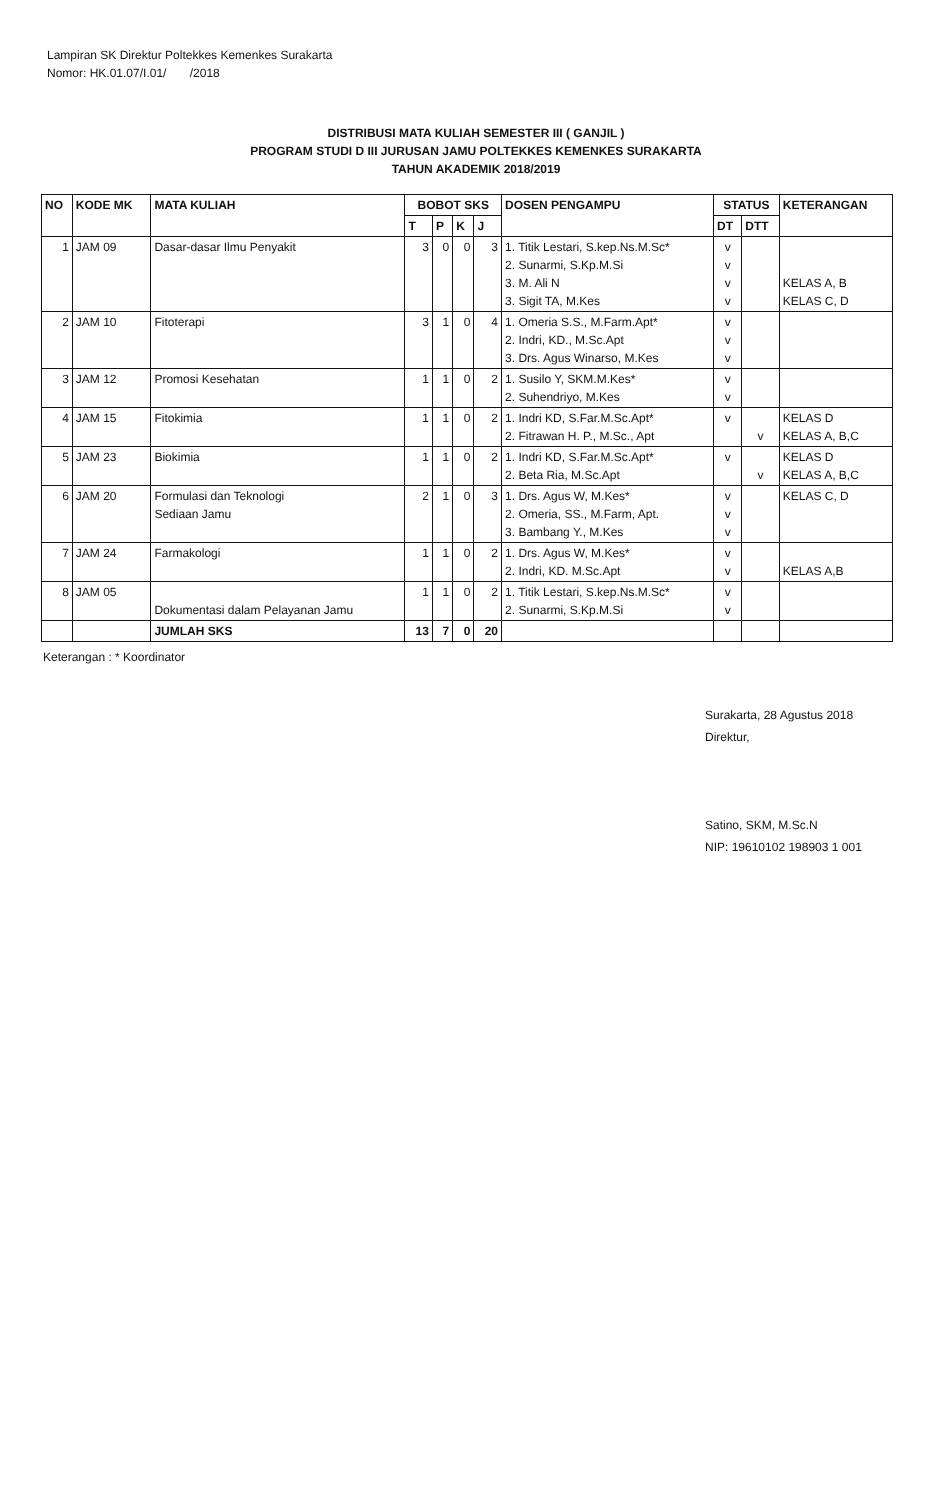Lampiran SK Direktur Poltekkes Kemenkes Surakarta
Nomor: HK.01.07/I.01/ /2018
DISTRIBUSI MATA KULIAH SEMESTER III ( GANJIL )
PROGRAM STUDI D III JURUSAN JAMU POLTEKKES KEMENKES SURAKARTA
TAHUN AKADEMIK 2018/2019
| NO | KODE MK | MATA KULIAH | BOBOT SKS | | | | DOSEN PENGAMPU | STATUS | | KETERANGAN |
| --- | --- | --- | --- | --- | --- | --- | --- | --- | --- | --- |
| | | | T | P | K | J | | DT | DTT | |
| 1 | JAM 09 | Dasar-dasar Ilmu Penyakit | 3 | 0 | 0 | 3 | 1. Titik Lestari, S.kep.Ns.M.Sc* 2. Sunarmi, S.Kp.M.Si 3. M. Ali N 3. Sigit TA, M.Kes | v v v v | | KELAS A, B KELAS C, D |
| 2 | JAM 10 | Fitoterapi | 3 | 1 | 0 | 4 | 1. Omeria S.S., M.Farm.Apt* 2. Indri, KD., M.Sc.Apt 3. Drs. Agus Winarso, M.Kes | v v v | | |
| 3 | JAM 12 | Promosi Kesehatan | 1 | 1 | 0 | 2 | 1. Susilo Y, SKM.M.Kes* 2. Suhendriyo, M.Kes | v v | | |
| 4 | JAM 15 | Fitokimia | 1 | 1 | 0 | 2 | 1. Indri KD, S.Far.M.Sc.Apt* 2. Fitrawan H. P., M.Sc., Apt | v | v | KELAS D KELAS A, B,C |
| 5 | JAM 23 | Biokimia | 1 | 1 | 0 | 2 | 1. Indri KD, S.Far.M.Sc.Apt* 2. Beta Ria, M.Sc.Apt | v | v | KELAS D KELAS A, B,C |
| 6 | JAM 20 | Formulasi dan Teknologi Sediaan Jamu | 2 | 1 | 0 | 3 | 1. Drs. Agus W, M.Kes* 2. Omeria, SS., M.Farm, Apt. 3. Bambang Y., M.Kes | v v v | | KELAS C, D |
| 7 | JAM 24 | Farmakologi | 1 | 1 | 0 | 2 | 1. Drs. Agus W, M.Kes* 2. Indri, KD. M.Sc.Apt | v v | | KELAS A,B |
| 8 | JAM 05 | Dokumentasi dalam Pelayanan Jamu | 1 | 1 | 0 | 2 | 1. Titik Lestari, S.kep.Ns.M.Sc* 2. Sunarmi, S.Kp.M.Si | v v | | |
| | | JUMLAH SKS | 13 | 7 | 0 | 20 | | | | |
Keterangan : * Koordinator
Surakarta, 28 Agustus 2018
Direktur,
Satino, SKM, M.Sc.N
NIP: 19610102 198903 1 001